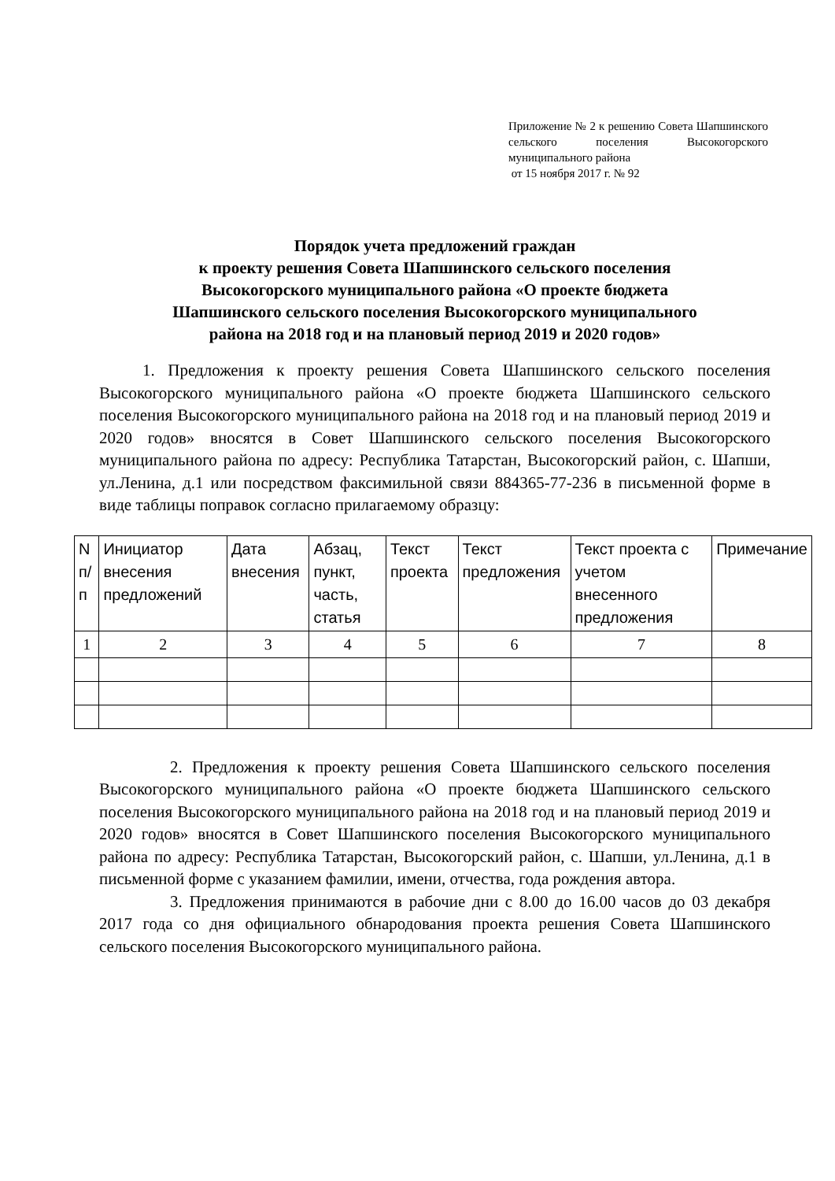Приложение № 2 к решению Совета Шапшинского сельского поселения Высокогорского муниципального района
от 15 ноября 2017 г. № 92
Порядок учета предложений граждан
к проекту решения Совета Шапшинского сельского поселения
Высокогорского муниципального района «О проекте бюджета
Шапшинского сельского поселения Высокогорского муниципального
района на 2018 год и на плановый период 2019 и 2020 годов»
1. Предложения к проекту решения Совета Шапшинского сельского поселения Высокогорского муниципального района «О проекте бюджета Шапшинского сельского поселения Высокогорского муниципального района на 2018 год и на плановый период 2019 и 2020 годов» вносятся в Совет Шапшинского сельского поселения Высокогорского муниципального района по адресу: Республика Татарстан, Высокогорский район, с. Шапши, ул.Ленина, д.1 или посредством факсимильной связи 884365-77-236 в письменной форме в виде таблицы поправок согласно прилагаемому образцу:
| N п/п | Инициатор внесения предложений | Дата внесения | Абзац, пункт, часть, статья | Текст проекта | Текст предложения | Текст проекта с учетом внесенного предложения | Примечание |
| --- | --- | --- | --- | --- | --- | --- | --- |
| 1 | 2 | 3 | 4 | 5 | 6 | 7 | 8 |
2. Предложения к проекту решения Совета Шапшинского сельского поселения Высокогорского муниципального района «О проекте бюджета Шапшинского сельского поселения Высокогорского муниципального района на 2018 год и на плановый период 2019 и 2020 годов» вносятся в Совет Шапшинского поселения Высокогорского муниципального района по адресу: Республика Татарстан, Высокогорский район, с. Шапши, ул.Ленина, д.1 в письменной форме с указанием фамилии, имени, отчества, года рождения автора.
3. Предложения принимаются в рабочие дни с 8.00 до 16.00 часов до 03 декабря 2017 года со дня официального обнародования проекта решения Совета Шапшинского сельского поселения Высокогорского муниципального района.